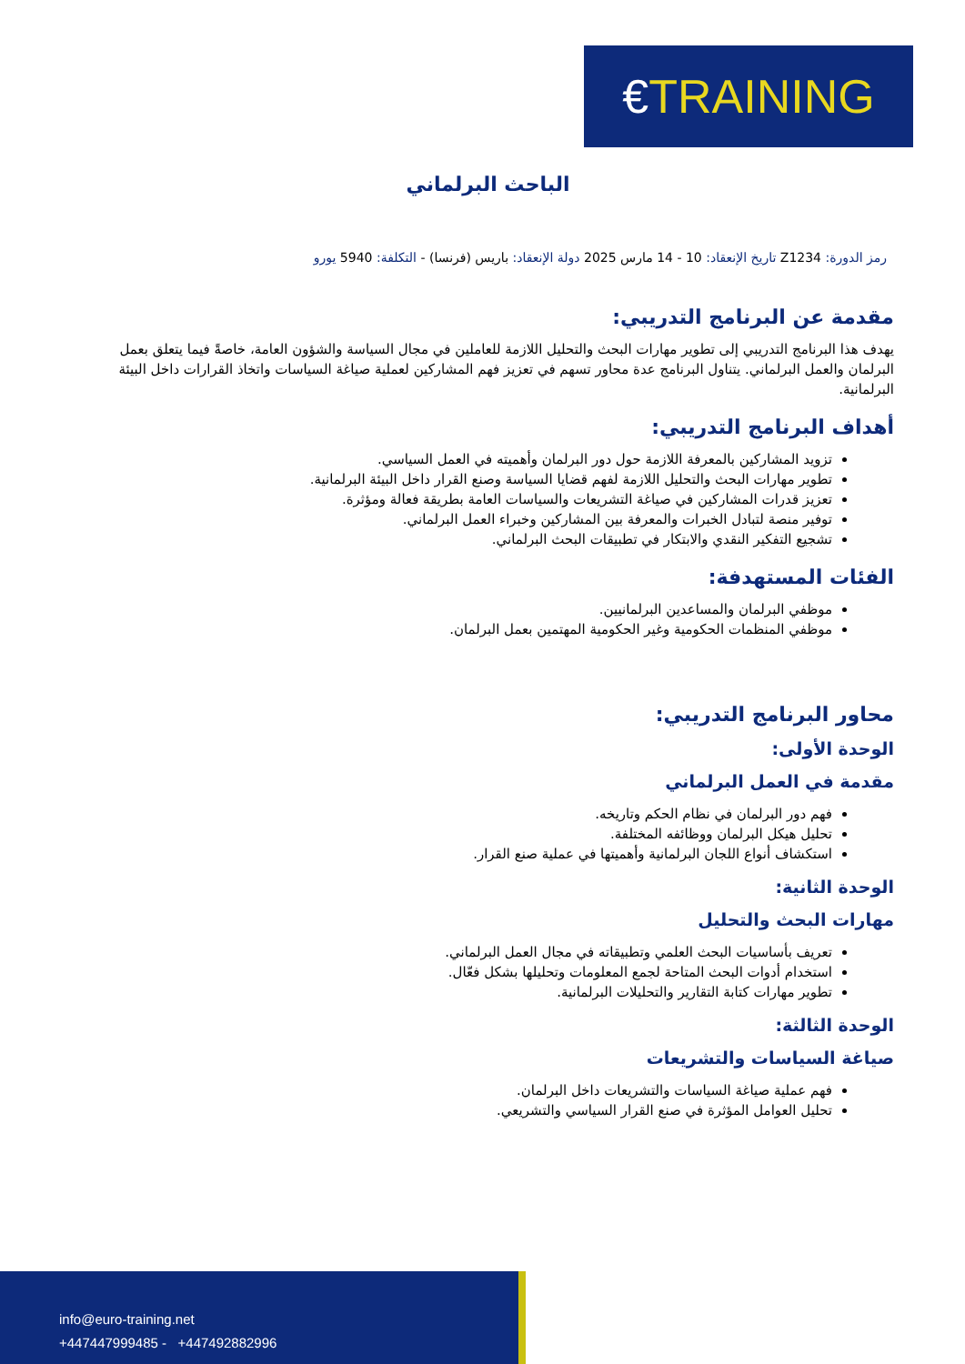€TRAINING
الباحث البرلماني
رمز الدورة: Z1234 تاريخ الإنعقاد: 10 - 14 مارس 2025 دولة الإنعقاد: باريس (فرنسا) - التكلفة: 5940 يورو
مقدمة عن البرنامج التدريبي:
يهدف هذا البرنامج التدريبي إلى تطوير مهارات البحث والتحليل اللازمة للعاملين في مجال السياسة والشؤون العامة، خاصةً فيما يتعلق بعمل البرلمان والعمل البرلماني. يتناول البرنامج عدة محاور تسهم في تعزيز فهم المشاركين لعملية صياغة السياسات واتخاذ القرارات داخل البيئة البرلمانية.
أهداف البرنامج التدريبي:
تزويد المشاركين بالمعرفة اللازمة حول دور البرلمان وأهميته في العمل السياسي.
تطوير مهارات البحث والتحليل اللازمة لفهم قضايا السياسة وصنع القرار داخل البيئة البرلمانية.
تعزيز قدرات المشاركين في صياغة التشريعات والسياسات العامة بطريقة فعالة ومؤثرة.
توفير منصة لتبادل الخبرات والمعرفة بين المشاركين وخبراء العمل البرلماني.
تشجيع التفكير النقدي والابتكار في تطبيقات البحث البرلماني.
الفئات المستهدفة:
موظفي البرلمان والمساعدين البرلمانيين.
موظفي المنظمات الحكومية وغير الحكومية المهتمين بعمل البرلمان.
محاور البرنامج التدريبي:
الوحدة الأولى:
مقدمة في العمل البرلماني
فهم دور البرلمان في نظام الحكم وتاريخه.
تحليل هيكل البرلمان ووظائفه المختلفة.
استكشاف أنواع اللجان البرلمانية وأهميتها في عملية صنع القرار.
الوحدة الثانية:
مهارات البحث والتحليل
تعريف بأساسيات البحث العلمي وتطبيقاته في مجال العمل البرلماني.
استخدام أدوات البحث المتاحة لجمع المعلومات وتحليلها بشكل فعّال.
تطوير مهارات كتابة التقارير والتحليلات البرلمانية.
الوحدة الثالثة:
صياغة السياسات والتشريعات
فهم عملية صياغة السياسات والتشريعات داخل البرلمان.
تحليل العوامل المؤثرة في صنع القرار السياسي والتشريعي.
info@euro-training.net
+447447999485 - +447492882996